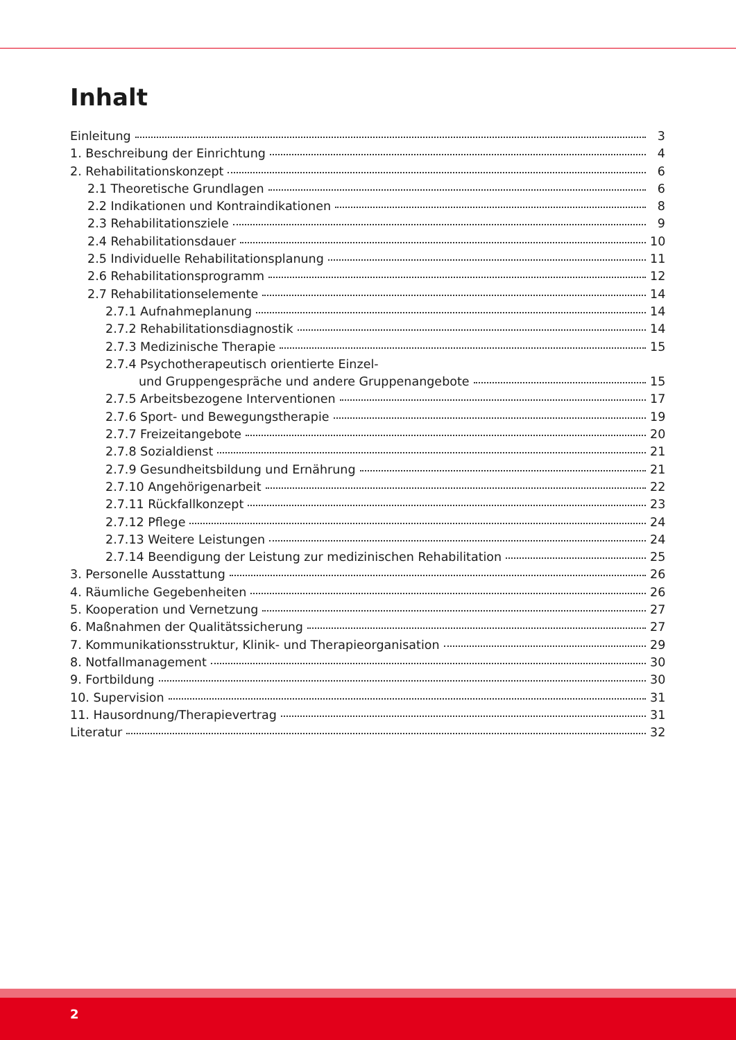Inhalt
Einleitung 3
1. Beschreibung der Einrichtung 4
2. Rehabilitationskonzept 6
2.1 Theoretische Grundlagen 6
2.2 Indikationen und Kontraindikationen 8
2.3 Rehabilitationsziele 9
2.4 Rehabilitationsdauer 10
2.5 Individuelle Rehabilitationsplanung 11
2.6 Rehabilitationsprogramm 12
2.7 Rehabilitationselemente 14
2.7.1 Aufnahmeplanung 14
2.7.2 Rehabilitationsdiagnostik 14
2.7.3 Medizinische Therapie 15
2.7.4 Psychotherapeutisch orientierte Einzel-
und Gruppengespräche und andere Gruppenangebote 15
2.7.5 Arbeitsbezogene Interventionen 17
2.7.6 Sport- und Bewegungstherapie 19
2.7.7 Freizeitangebote 20
2.7.8 Sozialdienst 21
2.7.9 Gesundheitsbildung und Ernährung 21
2.7.10 Angehörigenarbeit 22
2.7.11 Rückfallkonzept 23
2.7.12 Pflege 24
2.7.13 Weitere Leistungen 24
2.7.14 Beendigung der Leistung zur medizinischen Rehabilitation 25
3. Personelle Ausstattung 26
4. Räumliche Gegebenheiten 26
5. Kooperation und Vernetzung 27
6. Maßnahmen der Qualitätssicherung 27
7. Kommunikationsstruktur, Klinik- und Therapieorganisation 29
8. Notfallmanagement 30
9. Fortbildung 30
10. Supervision 31
11. Hausordnung/Therapievertrag 31
Literatur 32
2